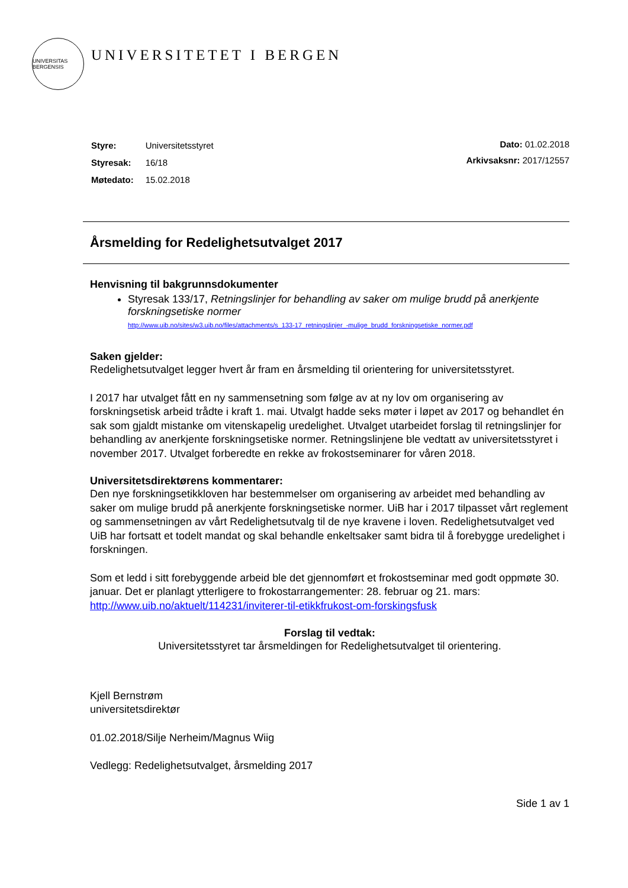UNIVERSITAS BERGENSIS
UNIVERSITETET I BERGEN
| Styre: | Universitetsstyret |
| Styresak: | 16/18 |
| Møtedato: | 15.02.2018 |
Dato: 01.02.2018
Arkivsaksnr: 2017/12557
Årsmelding for Redelighetsutvalget 2017
Henvisning til bakgrunnsdokumenter
Styresak 133/17, Retningslinjer for behandling av saker om mulige brudd på anerkjente forskningsetiske normer
http://www.uib.no/sites/w3.uib.no/files/attachments/s_133-17_retningslinjer_-mulige_brudd_forskningsetiske_normer.pdf
Saken gjelder:
Redelighetsutvalget legger hvert år fram en årsmelding til orientering for universitetsstyret.
I 2017 har utvalget fått en ny sammensetning som følge av at ny lov om organisering av forskningsetisk arbeid trådte i kraft 1. mai. Utvalgt hadde seks møter i løpet av 2017 og behandlet én sak som gjaldt mistanke om vitenskapelig uredelighet. Utvalget utarbeidet forslag til retningslinjer for behandling av anerkjente forskningsetiske normer. Retningslinjene ble vedtatt av universitetsstyret i november 2017. Utvalget forberedte en rekke av frokostseminarer for våren 2018.
Universitetsdirektørens kommentarer:
Den nye forskningsetikkloven har bestemmelser om organisering av arbeidet med behandling av saker om mulige brudd på anerkjente forskningsetiske normer. UiB har i 2017 tilpasset vårt reglement og sammensetningen av vårt Redelighetsutvalg til de nye kravene i loven. Redelighetsutvalget ved UiB har fortsatt et todelt mandat og skal behandle enkeltsaker samt bidra til å forebygge uredelighet i forskningen.
Som et ledd i sitt forebyggende arbeid ble det gjennomført et frokostseminar med godt oppmøte 30. januar. Det er planlagt ytterligere to frokostarrangementer: 28. februar og 21. mars: http://www.uib.no/aktuelt/114231/inviterer-til-etikkfrukost-om-forskingsfusk
Forslag til vedtak:
Universitetsstyret tar årsmeldingen for Redelighetsutvalget til orientering.
Kjell Bernstrøm
universitetsdirektør
01.02.2018/Silje Nerheim/Magnus Wiig
Vedlegg: Redelighetsutvalget, årsmelding 2017
Side 1 av 1